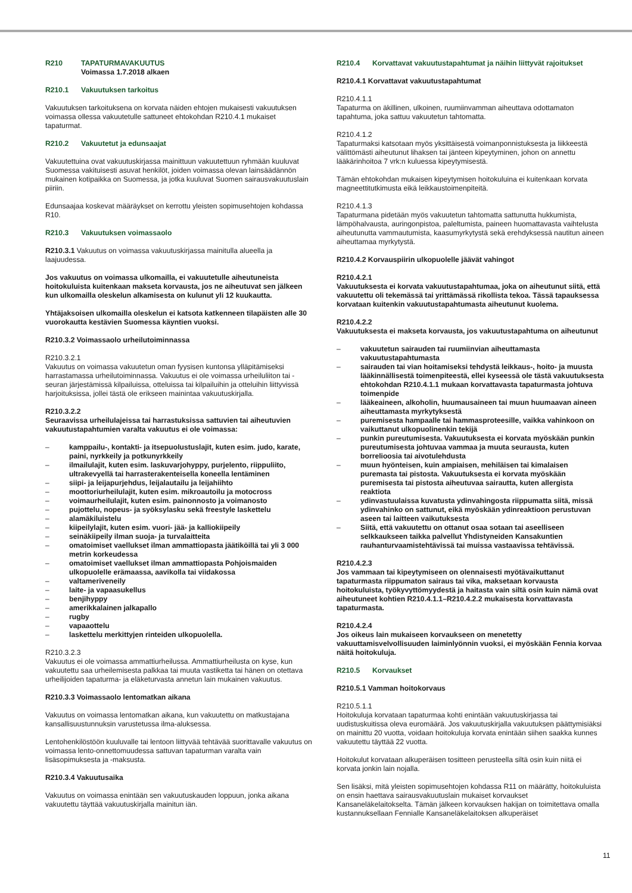R210 TAPATURMAVAKUUTUS
Voimassa 1.7.2018 alkaen
R210.1 Vakuutuksen tarkoitus
Vakuutuksen tarkoituksena on korvata näiden ehtojen mukaisesti vakuutuksen voimassa ollessa vakuutetulle sattuneet ehtokohdan R210.4.1 mukaiset tapaturmat.
R210.2 Vakuutetut ja edunsaajat
Vakuutettuina ovat vakuutuskirjassa mainittuun vakuutettuun ryhmään kuuluvat Suomessa vakituisesti asuvat henkilöt, joiden voimassa olevan lainsäädännön mukainen kotipaikka on Suomessa, ja jotka kuuluvat Suomen sairausvakuutuslain piiriin.
Edunsaajaa koskevat määräykset on kerrottu yleisten sopimusehtojen kohdassa R10.
R210.3 Vakuutuksen voimassaolo
R210.3.1 Vakuutus on voimassa vakuutuskirjassa mainitulla alueella ja laajuudessa.
Jos vakuutus on voimassa ulkomailla, ei vakuutetulle aiheutuneista hoitokuluista kuitenkaan makseta korvausta, jos ne aiheutuvat sen jälkeen kun ulkomailla oleskelun alkamisesta on kulunut yli 12 kuukautta.
Yhtäjaksoisen ulkomailla oleskelun ei katsota katkenneen tilapäisten alle 30 vuorokautta kestävien Suomessa käyntien vuoksi.
R210.3.2 Voimassaolo urheilutoiminnassa
R210.3.2.1
Vakuutus on voimassa vakuutetun oman fyysisen kuntonsa ylläpitämiseksi harrastamassa urheilutoiminnassa. Vakuutus ei ole voimassa urheiluliiton tai -seuran järjestämissä kilpailuissa, otteluissa tai kilpailuihin ja otteluihin liittyvissä harjoituksissa, jollei tästä ole erikseen mainintaa vakuutuskirjalla.
R210.3.2.2
Seuraavissa urheilulajeissa tai harrastuksissa sattuvien tai aiheutuvien vakuutustapahtumien varalta vakuutus ei ole voimassa:
– kamppailu-, kontakti- ja itsepuolustuslajit, kuten esim. judo, karate, paini, nyrkkeily ja potkunyrkkeily
– ilmailulajit, kuten esim. laskuvarjohyppy, purjelento, riippuliito, ultrakevyellä tai harrasterakenteisella koneella lentäminen
– siipi- ja leijapurjehdus, leijalautailu ja leijahiihto
– moottoriurheilulajit, kuten esim. mikroautoilu ja motocross
– voimaurheilulajit, kuten esim. painonnosto ja voimanosto
– pujottelu, nopeus- ja syöksylasku sekä freestyle laskettelu
– alamäkiluistelu
– kiipeilylajit, kuten esim. vuori- jää- ja kalliokiipeily
– seinäkiipeily ilman suoja- ja turvalaitteita
– omatoimiset vaellukset ilman ammattiopasta jäätiköillä tai yli 3 000 metrin korkeudessa
– omatoimiset vaellukset ilman ammattiopasta Pohjoismaiden ulkopuolelle erämaassa, aavikolla tai viidakossa
– valtameriveneily
– laite- ja vapaasukellus
– benjihyppy
– amerikkalainen jalkapallo
– rugby
– vapaaottelu
– laskettelu merkittyjen rinteiden ulkopuolella.
R210.3.2.3
Vakuutus ei ole voimassa ammattiurheilussa. Ammattiurheilusta on kyse, kun vakuutettu saa urheilemisesta palkkaa tai muuta vastiketta tai hänen on otettava urheilijoiden tapaturma- ja eläketurvasta annetun lain mukainen vakuutus.
R210.3.3 Voimassaolo lentomatkan aikana
Vakuutus on voimassa lentomatkan aikana, kun vakuutettu on matkustajana kansallisuustunnuksin varustetussa ilma-aluksessa.
Lentohenkilöstöön kuuluvalle tai lentoon liittyvää tehtävää suorittavalle vakuutus on voimassa lento-onnettomuudessa sattuvan tapaturman varalta vain lisäsopimuksesta ja -maksusta.
R210.3.4 Vakuutusaika
Vakuutus on voimassa enintään sen vakuutuskauden loppuun, jonka aikana vakuutettu täyttää vakuutuskirjalla mainitun iän.
R210.4 Korvattavat vakuutustapahtumat ja näihin liittyvät rajoitukset
R210.4.1 Korvattavat vakuutustapahtumat
R210.4.1.1
Tapaturma on äkillinen, ulkoinen, ruumiinvamman aiheuttava odottamaton tapahtuma, joka sattuu vakuutetun tahtomatta.
R210.4.1.2
Tapaturmaksi katsotaan myös yksittäisestä voimanponnistuksesta ja liikkeestä välittömästi aiheutunut lihaksen tai jänteen kipeytyminen, johon on annettu lääkärinhoitoa 7 vrk:n kuluessa kipeytymisestä.
Tämän ehtokohdan mukaisen kipeytymisen hoitokuluina ei kuitenkaan korvata magneettitutkimusta eikä leikkaustoimenpiteitä.
R210.4.1.3
Tapaturmana pidetään myös vakuutetun tahtomatta sattunutta hukkumista, lämpöhalvausta, auringonpistoa, paleltumista, paineen huomattavasta vaihtelusta aiheutunutta vammautumista, kaasumyrkytystä sekä erehdyksessä nautitun aineen aiheuttamaa myrkytystä.
R210.4.2 Korvauspiirin ulkopuolelle jäävät vahingot
R210.4.2.1
Vakuutuksesta ei korvata vakuutustapahtumaa, joka on aiheutunut siitä, että vakuutettu oli tekemässä tai yrittämässä rikollista tekoa. Tässä tapauksessa korvataan kuitenkin vakuutustapahtumasta aiheutunut kuolema.
R210.4.2.2
Vakuutuksesta ei makseta korvausta, jos vakuutustapahtuma on aiheutunut
– vakuutetun sairauden tai ruumiinvian aiheuttamasta vakuutustapahtumasta
– sairauden tai vian hoitamiseksi tehdystä leikkaus-, hoito- ja muusta lääkinnällisestä toimenpiteestä, ellei kyseessä ole tästä vakuutuksesta ehtokohdan R210.4.1.1 mukaan korvattavasta tapaturmasta johtuva toimenpide
– lääkeaineen, alkoholin, huumausaineen tai muun huumaavan aineen aiheuttamasta myrkytyksestä
– puremisesta hampaalle tai hammasproteesille, vaikka vahinkoon on vaikuttanut ulkopuolinenkin tekijä
– punkin pureutumisesta. Vakuutuksesta ei korvata myöskään punkin pureutumisesta johtuvaa vammaa ja muuta seurausta, kuten borrelioosia tai aivotulehdusta
– muun hyönteisen, kuin ampiaisen, mehiläisen tai kimalaisen puremasta tai pistosta. Vakuutuksesta ei korvata myöskään puremisesta tai pistosta aiheutuvaa sairautta, kuten allergista reaktiota
– ydinvastuulaissa kuvatusta ydinvahingosta riippumatta siitä, missä ydinvahinko on sattunut, eikä myöskään ydinreaktioon perustuvan aseen tai laitteen vaikutuksesta
– Siitä, että vakuutettu on ottanut osaa sotaan tai aseelliseen selkkaukseen taikka palvellut Yhdistyneiden Kansakuntien rauhanturvaamistehtävissä tai muissa vastaavissa tehtävissä.
R210.4.2.3
Jos vammaan tai kipeytymiseen on olennaisesti myötävaikuttanut tapaturmasta riippumaton sairaus tai vika, maksetaan korvausta hoitokuluista, työkyvyttömyydestä ja haitasta vain siltä osin kuin nämä ovat aiheutuneet kohtien R210.4.1.1–R210.4.2.2 mukaisesta korvattavasta tapaturmasta.
R210.4.2.4
Jos oikeus lain mukaiseen korvaukseen on menetetty vakuuttamisvelvollisuuden laiminlyönnin vuoksi, ei myöskään Fennia korvaa näitä hoitokuluja.
R210.5 Korvaukset
R210.5.1 Vamman hoitokorvaus
R210.5.1.1
Hoitokuluja korvataan tapaturmaa kohti enintään vakuutuskirjassa tai uudistuskuitissa oleva euromäärä. Jos vakuutuskirjalla vakuutuksen päättymisiäksi on mainittu 20 vuotta, voidaan hoitokuluja korvata enintään siihen saakka kunnes vakuutettu täyttää 22 vuotta.
Hoitokulut korvataan alkuperäisen tositteen perusteella siltä osin kuin niitä ei korvata jonkin lain nojalla.
Sen lisäksi, mitä yleisten sopimusehtojen kohdassa R11 on määrätty, hoitokuluista on ensin haettava sairausvakuutuslain mukaiset korvaukset Kansaneläkelaitokselta. Tämän jälkeen korvauksen hakijan on toimitettava omalla kustannuksellaan Fennialle Kansaneläkelaitoksen alkuperäiset
11